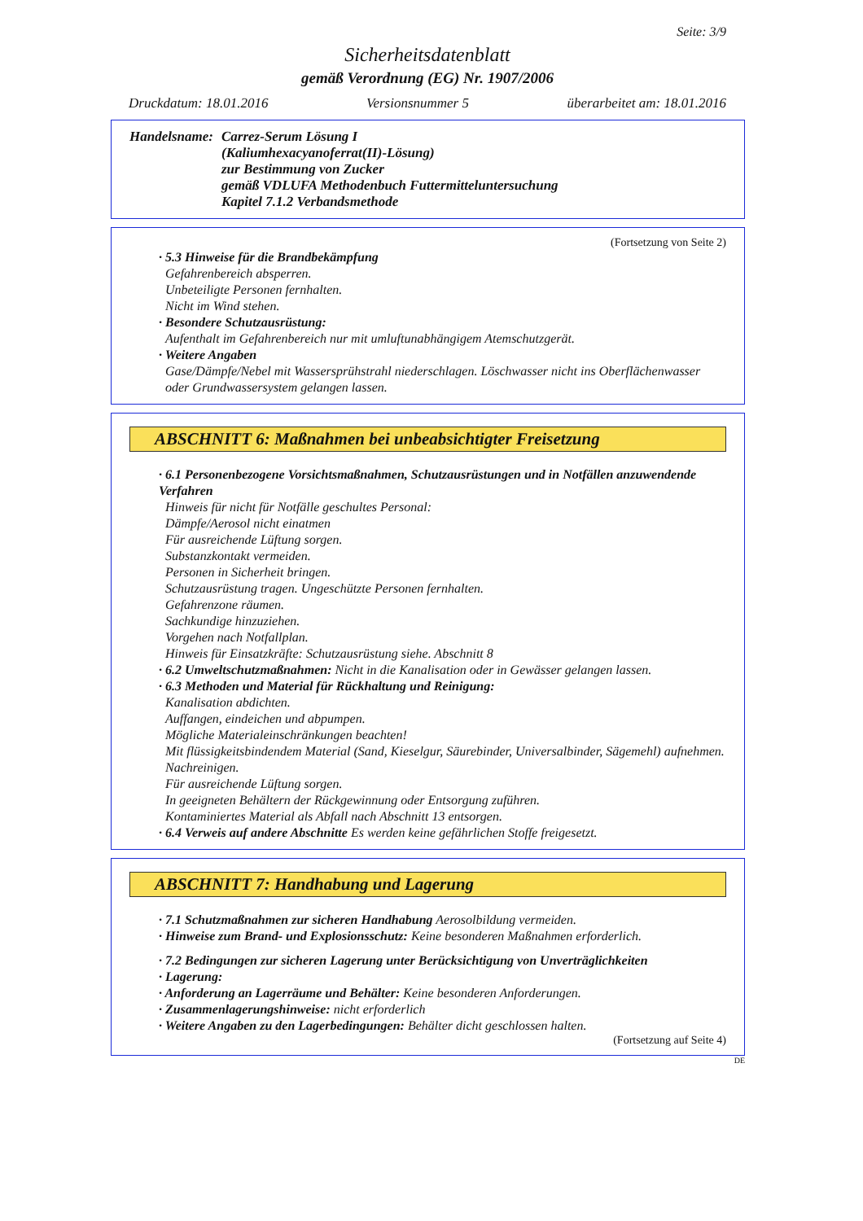Seite: 3/9
Sicherheitsdatenblatt
gemäß Verordnung (EG) Nr. 1907/2006
Druckdatum: 18.01.2016 Versionsnummer 5 überarbeitet am: 18.01.2016
Handelsname:
Carrez-Serum Lösung I
(Kaliumhexacyanoferrat(II)-Lösung)
zur Bestimmung von Zucker
gemäß VDLUFA Methodenbuch Futtermitteluntersuchung
Kapitel 7.1.2 Verbandsmethode
(Fortsetzung von Seite 2)
· 5.3 Hinweise für die Brandbekämpfung
Gefahrenbereich absperren.
Unbeteiligte Personen fernhalten.
Nicht im Wind stehen.
· Besondere Schutzausrüstung:
Aufenthalt im Gefahrenbereich nur mit umluftunabhängigem Atemschutzgerät.
· Weitere Angaben
Gase/Dämpfe/Nebel mit Wassersprühstrahl niederschlagen. Löschwasser nicht ins Oberflächenwasser oder Grundwassersystem gelangen lassen.
ABSCHNITT 6: Maßnahmen bei unbeabsichtigter Freisetzung
· 6.1 Personenbezogene Vorsichtsmaßnahmen, Schutzausrüstungen und in Notfällen anzuwendende Verfahren
Hinweis für nicht für Notfälle geschultes Personal:
Dämpfe/Aerosol nicht einatmen
Für ausreichende Lüftung sorgen.
Substanzkontakt vermeiden.
Personen in Sicherheit bringen.
Schutzausrüstung tragen. Ungeschützte Personen fernhalten.
Gefahrenzone räumen.
Sachkundige hinzuziehen.
Vorgehen nach Notfallplan.
Hinweis für Einsatzkräfte: Schutzausrüstung siehe. Abschnitt 8
· 6.2 Umweltschutzmaßnahmen: Nicht in die Kanalisation oder in Gewässer gelangen lassen.
· 6.3 Methoden und Material für Rückhaltung und Reinigung:
Kanalisation abdichten.
Auffangen, eindeichen und abpumpen.
Mögliche Materialeinschränkungen beachten!
Mit flüssigkeitsbindendem Material (Sand, Kieselgur, Säurebinder, Universalbinder, Sägemehl) aufnehmen.
Nachreinigen.
Für ausreichende Lüftung sorgen.
In geeigneten Behältern der Rückgewinnung oder Entsorgung zuführen.
Kontaminiertes Material als Abfall nach Abschnitt 13 entsorgen.
· 6.4 Verweis auf andere Abschnitte Es werden keine gefährlichen Stoffe freigesetzt.
ABSCHNITT 7: Handhabung und Lagerung
· 7.1 Schutzmaßnahmen zur sicheren Handhabung Aerosolbildung vermeiden.
· Hinweise zum Brand- und Explosionsschutz: Keine besonderen Maßnahmen erforderlich.
· 7.2 Bedingungen zur sicheren Lagerung unter Berücksichtigung von Unverträglichkeiten
· Lagerung:
· Anforderung an Lagerräume und Behälter: Keine besonderen Anforderungen.
· Zusammenlagerungshinweise: nicht erforderlich
· Weitere Angaben zu den Lagerbedingungen: Behälter dicht geschlossen halten.
(Fortsetzung auf Seite 4)
DE